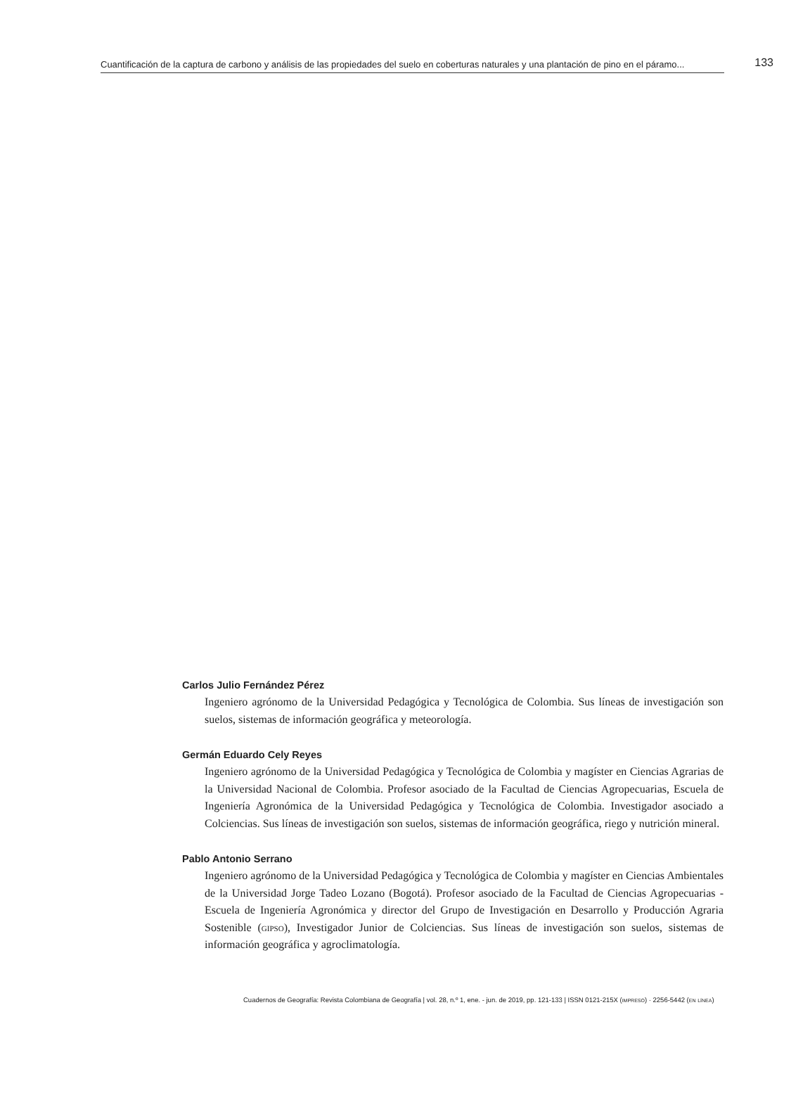Cuantificación de la captura de carbono y análisis de las propiedades del suelo en coberturas naturales y una plantación de pino en el páramo... 133
Carlos Julio Fernández Pérez
Ingeniero agrónomo de la Universidad Pedagógica y Tecnológica de Colombia. Sus líneas de investigación son suelos, sistemas de información geográfica y meteorología.
Germán Eduardo Cely Reyes
Ingeniero agrónomo de la Universidad Pedagógica y Tecnológica de Colombia y magíster en Ciencias Agrarias de la Universidad Nacional de Colombia. Profesor asociado de la Facultad de Ciencias Agropecuarias, Escuela de Ingeniería Agronómica de la Universidad Pedagógica y Tecnológica de Colombia. Investigador asociado a Colciencias. Sus líneas de investigación son suelos, sistemas de información geográfica, riego y nutrición mineral.
Pablo Antonio Serrano
Ingeniero agrónomo de la Universidad Pedagógica y Tecnológica de Colombia y magíster en Ciencias Ambientales de la Universidad Jorge Tadeo Lozano (Bogotá). Profesor asociado de la Facultad de Ciencias Agropecuarias - Escuela de Ingeniería Agronómica y director del Grupo de Investigación en Desarrollo y Producción Agraria Sostenible (gipso), Investigador Junior de Colciencias. Sus líneas de investigación son suelos, sistemas de información geográfica y agroclimatología.
Cuadernos de Geografía: Revista Colombiana de Geografía | vol. 28, n.º 1, ene. - jun. de 2019, pp. 121-133 | ISSN 0121-215X (impreso) · 2256-5442 (en línea)